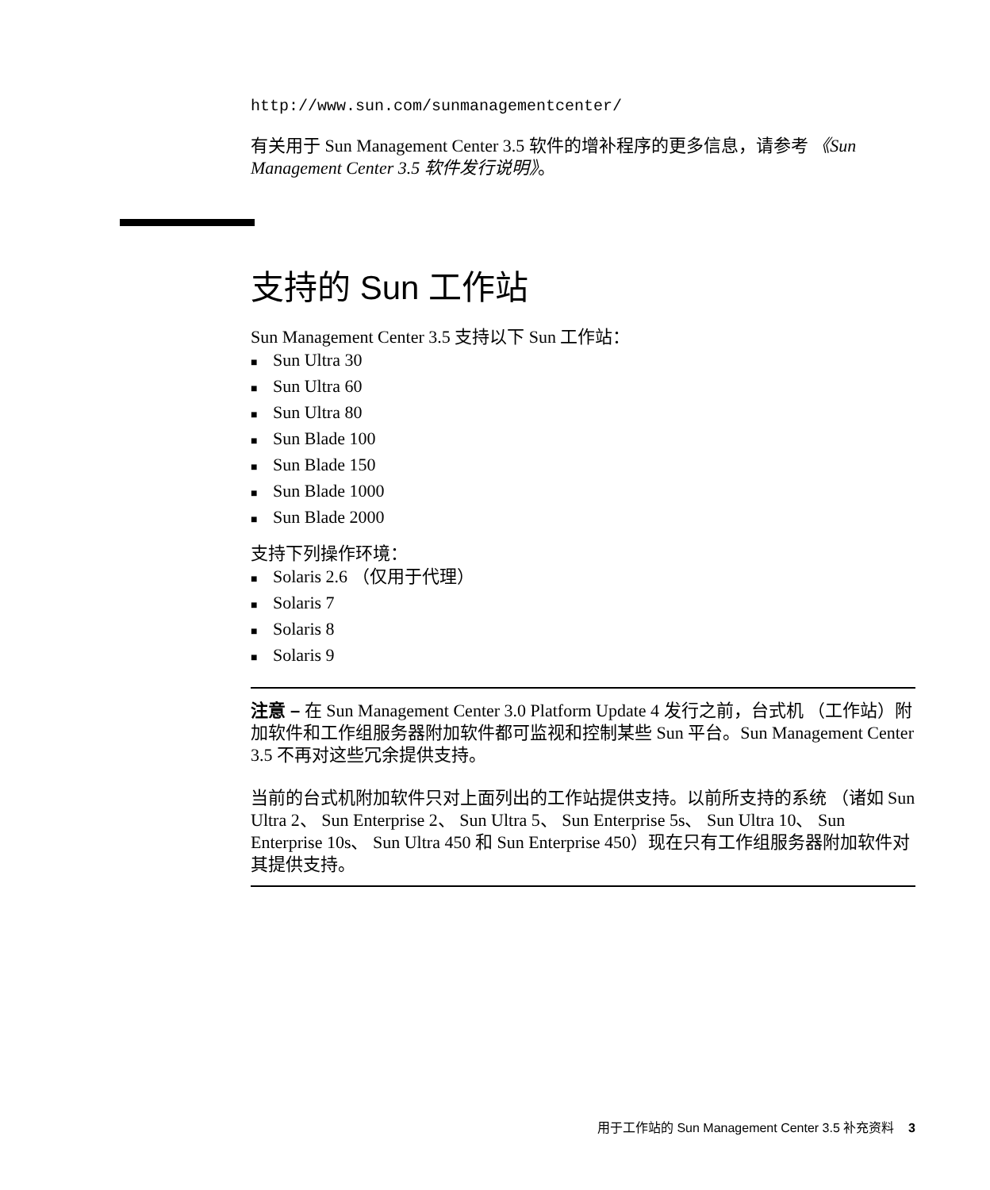http://www.sun.com/sunmanagementcenter/
有关用于 Sun Management Center 3.5 软件的增补程序的更多信息，请参考 《Sun Management Center 3.5 软件发行说明》。
支持的 Sun 工作站
Sun Management Center 3.5 支持以下 Sun 工作站：
■ Sun Ultra 30
■ Sun Ultra 60
■ Sun Ultra 80
■ Sun Blade 100
■ Sun Blade 150
■ Sun Blade 1000
■ Sun Blade 2000
支持下列操作环境：
■ Solaris 2.6 （仅用于代理）
■ Solaris 7
■ Solaris 8
■ Solaris 9
注意 – 在 Sun Management Center 3.0 Platform Update 4 发行之前，台式机 （工作站）附加软件和工作组服务器附加软件都可监视和控制某些 Sun 平台。Sun Management Center 3.5 不再对这些冗余提供支持。
当前的台式机附加软件只对上面列出的工作站提供支持。以前所支持的系统 （诸如 Sun Ultra 2、 Sun Enterprise 2、 Sun Ultra 5、 Sun Enterprise 5s、 Sun Ultra 10、 Sun Enterprise 10s、 Sun Ultra 450 和 Sun Enterprise 450）现在只有工作组服务器附加软件对其提供支持。
用于工作站的 Sun Management Center 3.5 补充资料 3